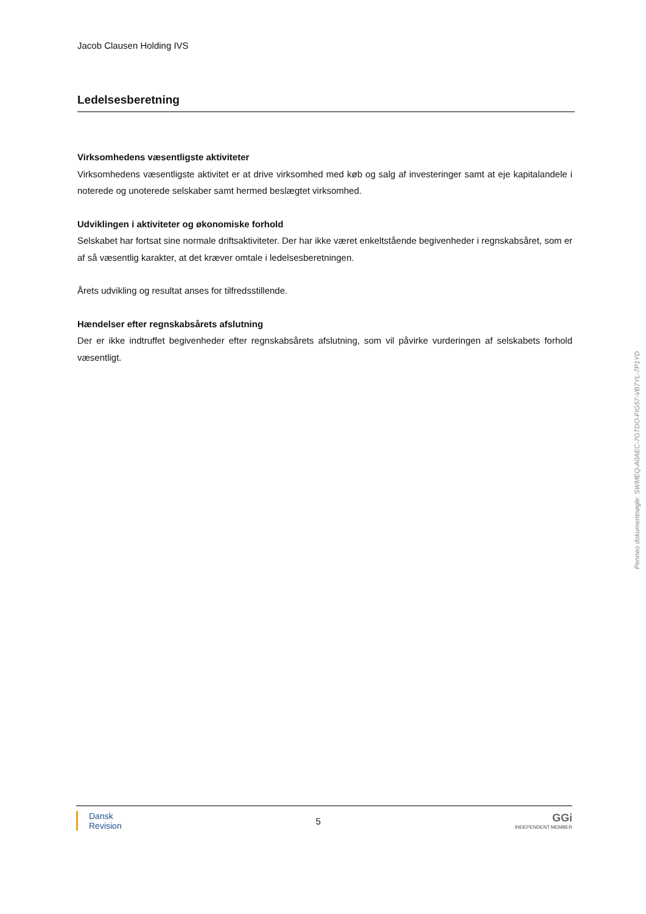Jacob Clausen Holding IVS
Ledelsesberetning
Virksomhedens væsentligste aktiviteter
Virksomhedens væsentligste aktivitet er at drive virksomhed med køb og salg af investeringer samt at eje kapitalandele i noterede og unoterede selskaber samt hermed beslægtet virksomhed.
Udviklingen i aktiviteter og økonomiske forhold
Selskabet har fortsat sine normale driftsaktiviteter. Der har ikke været enkeltstående begivenheder i regnskabsåret, som er af så væsentlig karakter, at det kræver omtale i ledelsesberetningen.
Årets udvikling og resultat anses for tilfredsstillende.
Hændelser efter regnskabsårets afslutning
Der er ikke indtruffet begivenheder efter regnskabsårets afslutning, som vil påvirke vurderingen af selskabets forhold væsentligt.
Penneo dokumentnøgle: SWMEQ-A0AEC-7GTDO-FIG57-VB7YL-7P1YD
Dansk
Revision
5
GGi
INDEPENDENT MEMBER